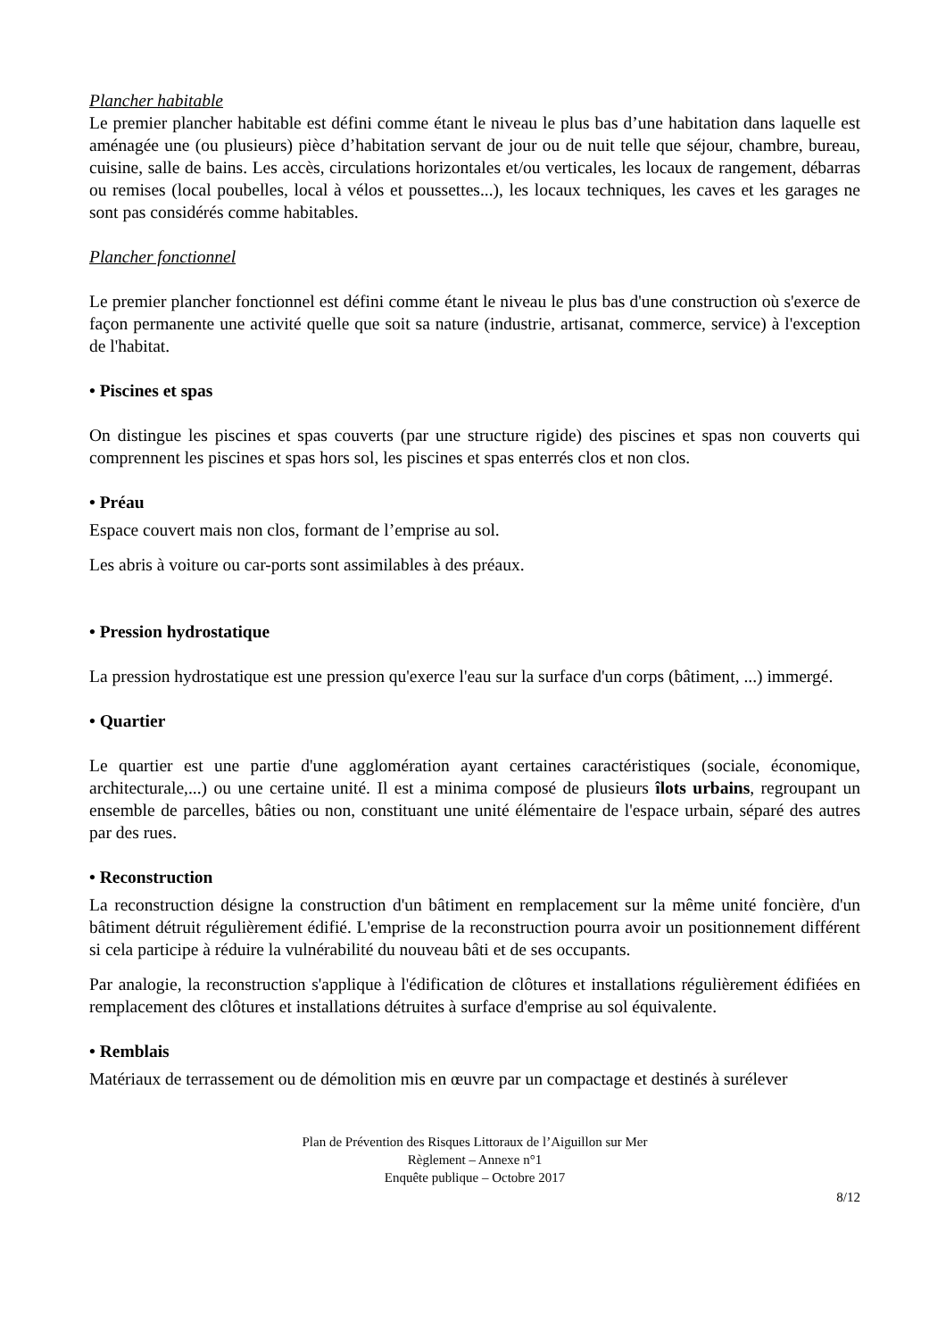Plancher habitable
Le premier plancher habitable est défini comme étant le niveau le plus bas d’une habitation dans laquelle est aménagée une (ou plusieurs) pièce d’habitation servant de jour ou de nuit telle que séjour, chambre, bureau, cuisine, salle de bains. Les accès, circulations horizontales et/ou verticales, les locaux de rangement, débarras ou remises (local poubelles, local à vélos et poussettes...), les locaux techniques, les caves et les garages ne sont pas considérés comme habitables.
Plancher fonctionnel
Le premier plancher fonctionnel est défini comme étant le niveau le plus bas d'une construction où s'exerce de façon permanente une activité quelle que soit sa nature (industrie, artisanat, commerce, service) à l'exception de l'habitat.
• Piscines et spas
On distingue les piscines et spas couverts (par une structure rigide) des piscines et spas non couverts qui comprennent les piscines et spas hors sol, les piscines et spas enterrés clos et non clos.
• Préau
Espace couvert mais non clos, formant de l’emprise au sol.
Les abris à voiture ou car-ports sont assimilables à des préaux.
• Pression hydrostatique
La pression hydrostatique est une pression qu'exerce l'eau sur la surface d'un corps (bâtiment, ...) immergé.
• Quartier
Le quartier est une partie d'une agglomération ayant certaines caractéristiques (sociale, économique, architecturale,...) ou une certaine unité. Il est a minima composé de plusieurs îlots urbains, regroupant un ensemble de parcelles, bâties ou non, constituant une unité élémentaire de l'espace urbain, séparé des autres par des rues.
• Reconstruction
La reconstruction désigne la construction d'un bâtiment en remplacement sur la même unité foncière, d'un bâtiment détruit régulièrement édifié. L'emprise de la reconstruction pourra avoir un positionnement différent si cela participe à réduire la vulnérabilité du nouveau bâti et de ses occupants.
Par analogie, la reconstruction s'applique à l'édification de clôtures et installations régulièrement édifiées en remplacement des clôtures et installations détruites à surface d'emprise au sol équivalente.
• Remblais
Matériaux de terrassement ou de démolition mis en œuvre par un compactage et destinés à surélever
Plan de Prévention des Risques Littoraux de l’Aiguillon sur Mer
Règlement – Annexe n°1
Enquête publique – Octobre 2017
8/12